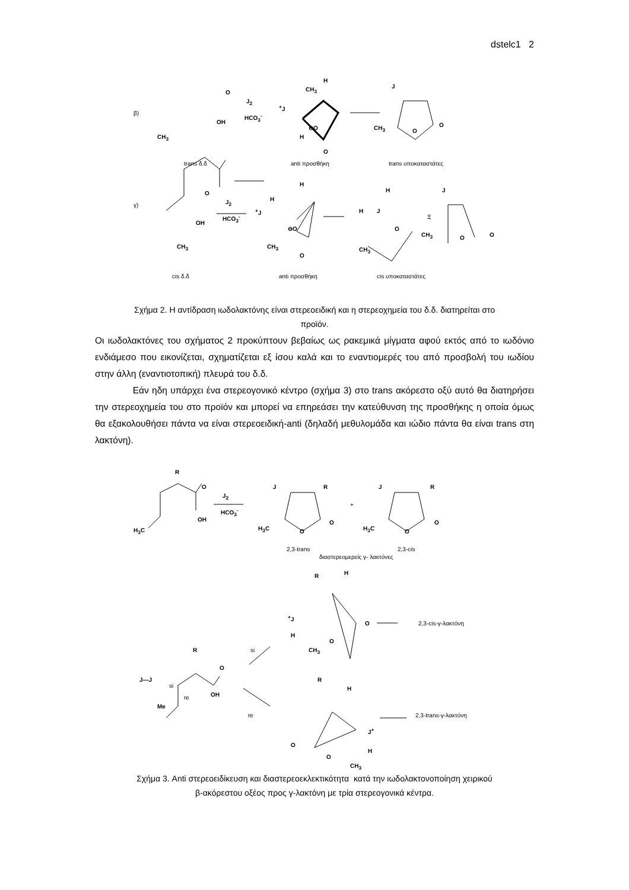dstelc1 2
β)
CH<sub>3</sub>
OH
O
J<sub>2</sub>
HCO<sub>3</sub><sup>-</sup>
H
CH<sub>3</sub>
<sup>+</sup>J
H
⊖O
O
J
CH<sub>3</sub> O
O
trans δ.δ anti προσθήκη trans υποκαταστάτες
γ)
OH
O
CH<sub>3</sub>
J<sub>2</sub>
HCO<sub>3</sub><sup>-</sup>
H
H
<sup>+</sup>J
⊖O
CH<sub>3</sub>
O
H
H J
O
CH<sub>3</sub>
Ξ
J
CH<sub>3</sub> O O
cis δ.δ anti προσθήκη cis υποκαταστάτες
Σχήμα 2. Η αντίδραση ιωδολακτόνης είναι στερεοειδική και η στερεοχημεία του δ.δ. διατηρείται στο
προϊόν.
Οι ιωδολακτόνες του σχήματος 2 προκύπτουν βεβαίως ως ρακεμικά μίγματα αφού εκτός από το ιωδόνιο ενδιάμεσο που εικονίζεται, σχηματίζεται εξ ίσου καλά και το εναντιομερές του από προσβολή του ιωδίου στην άλλη (εναντιοτοπική) πλευρά του δ.δ.
Εάν ηδη υπάρχει ένα στερεογονικό κέντρο (σχήμα 3) στο trans ακόρεστο οξύ αυτό θα διατηρήσει την στερεοχημεία του στο προϊόν και μπορεί να επηρεάσει την κατεύθυνση της προσθήκης η οποία όμως θα εξακολουθήσει πάντα να είναι στερεοειδική-anti (δηλαδή μεθυλομάδα και ιώδιο πάντα θα είναι trans στη λακτόνη).
R
O
OH
H<sub>3</sub>C
J<sub>2</sub>
HCO<sub>3</sub><sup>-</sup>
J R
H<sub>3</sub>C O
O
+
J R
H<sub>3</sub>C O
O
2,3-trans 2,3-cis
διαστερεομερείς γ- λακτόνες
R H
<sup>+</sup>J
H
CH<sub>3</sub>
O
O 2,3-cis-γ-λακτόνη
si R
O
J—J
si
re OH
Me
R
H
re 2,3-trans-γ-λακτόνη
J<sup>+</sup>
O
H
O
CH<sub>3</sub>
Σχήμα 3. Anti στερεοειδίκευση και διαστερεοεκλεκτικότητα κατά την ιωδολακτονοποίηση χειρικού
β-ακόρεστου οξέος προς γ-λακτόνη με τρία στερεογονικά κέντρα.